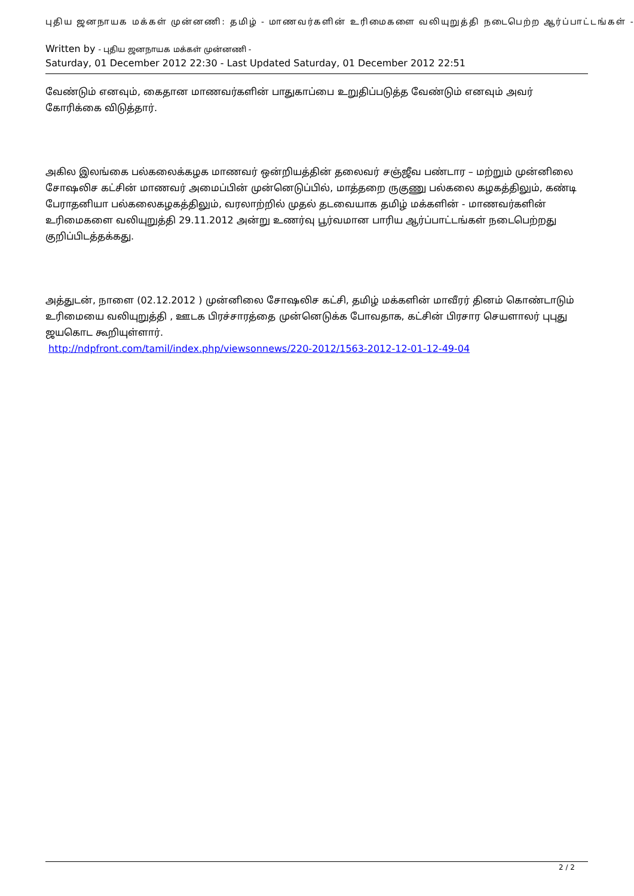புதிய ஜனநாயக மக்கள் முன்னணி: தமிழ் - மாணவர்களின் உரிமைகளை வலியுறுத்தி நடைபெற்ற ஆர்ப்பாட்டங்கள் -
Written by - புதிய ஜனநாயக மக்கள் முன்னணி -
Saturday, 01 December 2012 22:30 - Last Updated Saturday, 01 December 2012 22:51
வேண்டும் எனவும், கைதான மாணவர்களின் பாதுகாப்பை உறுதிப்படுத்த வேண்டும் எனவும் அவர் கோரிக்கை விடுத்தார்.
அகில இலங்கை பல்கலைக்கழக மாணவர் ஒன்றியத்தின் தலைவர் சஞ்ஜீவ பண்டார – மற்றும் முன்னிலை சோஷலிச கட்சின் மாணவர் அமைப்பின் முன்னெடுப்பில், மாத்தறை ருகுணு பல்கலை கழகத்திலும், கண்டி பேராதனியா பல்கலைகழகத்திலும், வரலாற்றில் முதல் தடவையாக தமிழ் மக்களின் - மாணவர்களின் உரிமைகளை வலியுறுத்தி 29.11.2012 அன்று உணர்வு பூர்வமான பாரிய ஆர்ப்பாட்டங்கள் நடைபெற்றது குறிப்பிடத்தக்கது.
அத்துடன், நாளை (02.12.2012 ) முன்னிலை சோஷலிச கட்சி, தமிழ் மக்களின் மாவீரர் தினம் கொண்டாடும் உரிமையை வலியுறுத்தி , ஊடக பிரச்சாரத்தை முன்னெடுக்க போவதாக, கட்சின் பிரசார செயளாலர் புபுது ஜயகொட கூறியுள்ளார்.
http://ndpfront.com/tamil/index.php/viewsonnews/220-2012/1563-2012-12-01-12-49-04
2 / 2